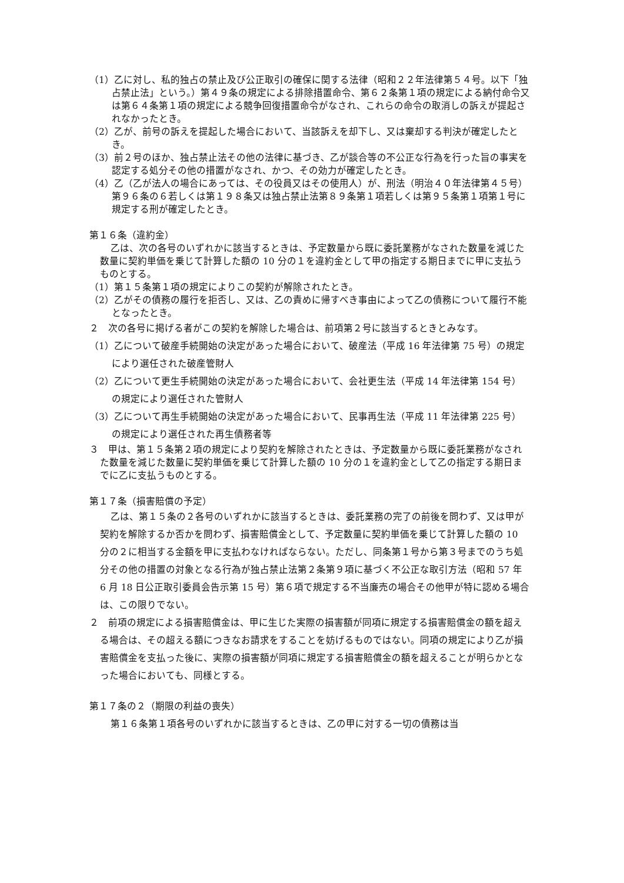（1）乙に対し、私的独占の禁止及び公正取引の確保に関する法律（昭和２２年法律第５４号。以下「独占禁止法」という。）第４９条の規定による排除措置命令、第６２条第１項の規定による納付命令又は第６４条第１項の規定による競争回復措置命令がなされ、これらの命令の取消しの訴えが提起されなかったとき。
（2）乙が、前号の訴えを提起した場合において、当該訴えを却下し、又は棄却する判決が確定したとき。
（3）前２号のほか、独占禁止法その他の法律に基づき、乙が談合等の不公正な行為を行った旨の事実を認定する処分その他の措置がなされ、かつ、その効力が確定したとき。
（4）乙（乙が法人の場合にあっては、その役員又はその使用人）が、刑法（明治４０年法律第４５号）第９６条の６若しくは第１９８条又は独占禁止法第８９条第１項若しくは第９５条第１項第１号に規定する刑が確定したとき。
第１６条（違約金）
乙は、次の各号のいずれかに該当するときは、予定数量から既に委託業務がなされた数量を減じた数量に契約単価を乗じて計算した額の 10 分の１を違約金として甲の指定する期日までに甲に支払うものとする。
（1）第１５条第１項の規定によりこの契約が解除されたとき。
（2）乙がその債務の履行を拒否し、又は、乙の責めに帰すべき事由によって乙の債務について履行不能となったとき。
２　次の各号に掲げる者がこの契約を解除した場合は、前項第２号に該当するときとみなす。
（1）乙について破産手続開始の決定があった場合において、破産法（平成 16 年法律第 75 号）の規定により選任された破産管財人
（2）乙について更生手続開始の決定があった場合において、会社更生法（平成 14 年法律第 154 号）の規定により選任された管財人
（3）乙について再生手続開始の決定があった場合において、民事再生法（平成 11 年法律第 225 号）の規定により選任された再生債務者等
３　甲は、第１５条第２項の規定により契約を解除されたときは、予定数量から既に委託業務がなされた数量を減じた数量に契約単価を乗じて計算した額の 10 分の１を違約金として乙の指定する期日までに乙に支払うものとする。
第１７条（損害賠償の予定）
乙は、第１５条の２各号のいずれかに該当するときは、委託業務の完了の前後を問わず、又は甲が契約を解除するか否かを問わず、損害賠償金として、予定数量に契約単価を乗じて計算した額の 10 分の２に相当する金額を甲に支払わなければならない。ただし、同条第１号から第３号までのうち処分その他の措置の対象となる行為が独占禁止法第２条第９項に基づく不公正な取引方法（昭和 57 年 6 月 18 日公正取引委員会告示第 15 号）第６項で規定する不当廉売の場合その他甲が特に認める場合は、この限りでない。
２　前項の規定による損害賠償金は、甲に生じた実際の損害額が同項に規定する損害賠償金の額を超える場合は、その超える額につきなお請求をすることを妨げるものではない。同項の規定により乙が損害賠償金を支払った後に、実際の損害額が同項に規定する損害賠償金の額を超えることが明らかとなった場合においても、同様とする。
第１７条の２（期限の利益の喪失）
第１６条第１項各号のいずれかに該当するときは、乙の甲に対する一切の債務は当